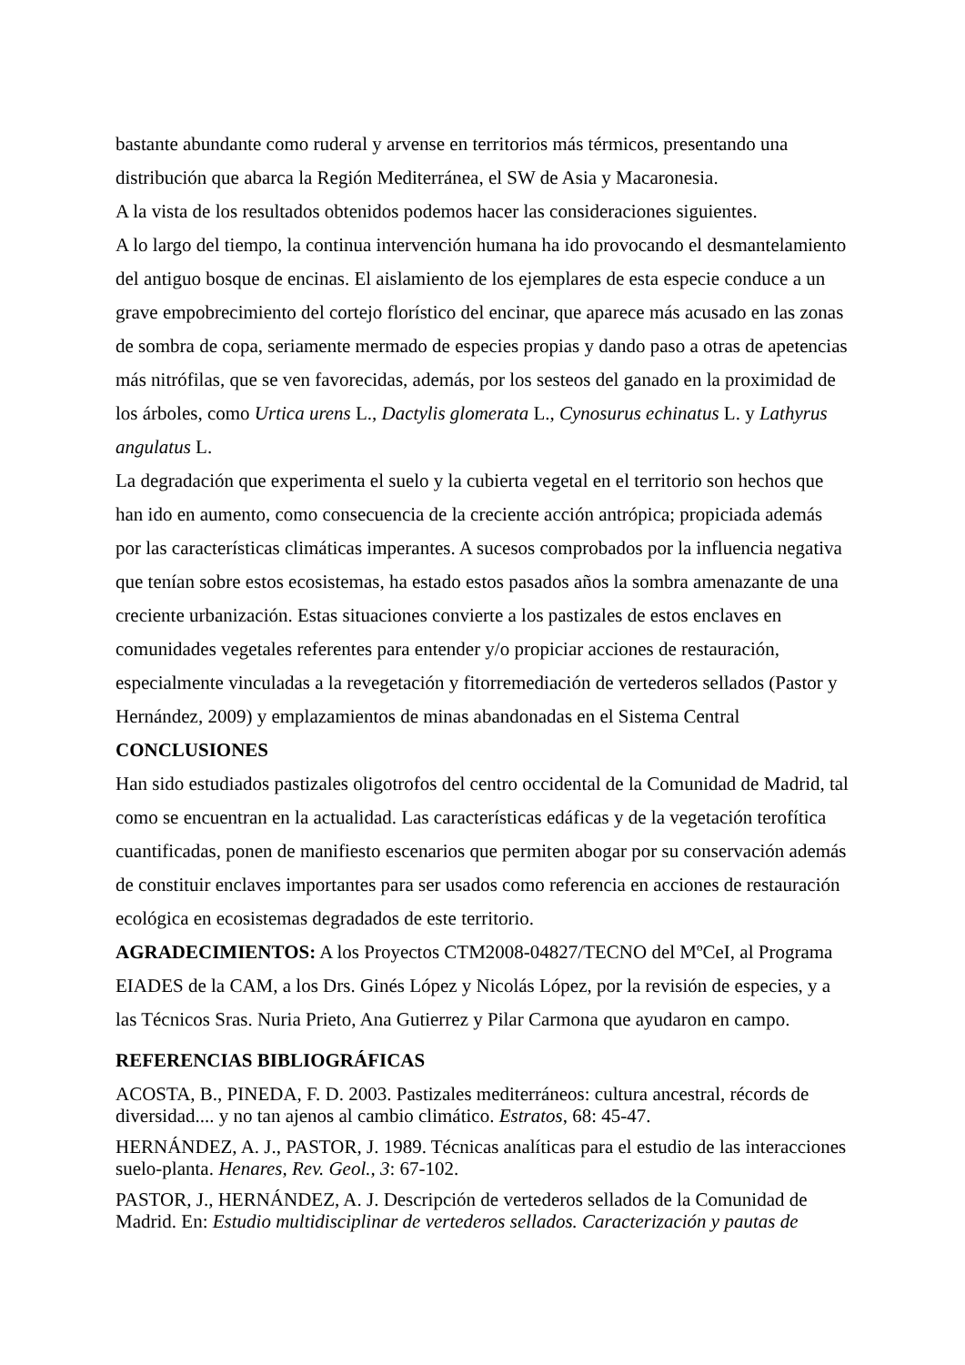bastante abundante como ruderal y arvense en territorios más térmicos, presentando una distribución que abarca la Región Mediterránea, el SW de Asia y Macaronesia.
A la vista de los resultados obtenidos podemos hacer las consideraciones siguientes.
A lo largo del tiempo, la continua intervención humana ha ido provocando el desmantelamiento del antiguo bosque de encinas. El aislamiento de los ejemplares de esta especie conduce a un grave empobrecimiento del cortejo florístico del encinar, que aparece más acusado en las zonas de sombra de copa, seriamente mermado de especies propias y dando paso a otras de apetencias más nitrófilas, que se ven favorecidas, además, por los sesteos del ganado en la proximidad de los árboles, como Urtica urens L., Dactylis glomerata L., Cynosurus echinatus L. y Lathyrus angulatus L.
La degradación que experimenta el suelo y la cubierta vegetal en el territorio son hechos que han ido en aumento, como consecuencia de la creciente acción antrópica; propiciada además por las características climáticas imperantes. A sucesos comprobados por la influencia negativa que tenían sobre estos ecosistemas, ha estado estos pasados años la sombra amenazante de una creciente urbanización. Estas situaciones convierte a los pastizales de estos enclaves en comunidades vegetales referentes para entender y/o propiciar acciones de restauración, especialmente vinculadas a la revegetación y fitorremediación de vertederos sellados (Pastor y Hernández, 2009) y emplazamientos de minas abandonadas en el Sistema Central
CONCLUSIONES
Han sido estudiados pastizales oligotrofos del centro occidental de la Comunidad de Madrid, tal como se encuentran en la actualidad. Las características edáficas y de la vegetación terofítica cuantificadas, ponen de manifiesto escenarios que permiten abogar por su conservación además de constituir enclaves importantes para ser usados como referencia en acciones de restauración ecológica en ecosistemas degradados de este territorio.
AGRADECIMIENTOS: A los Proyectos CTM2008-04827/TECNO del MºCeI, al Programa EIADES de la CAM, a los Drs. Ginés López y Nicolás López, por la revisión de especies, y a las Técnicos Sras. Nuria Prieto, Ana Gutierrez y Pilar Carmona que ayudaron en campo.
REFERENCIAS BIBLIOGRÁFICAS
ACOSTA, B., PINEDA, F. D. 2003. Pastizales mediterráneos: cultura ancestral, récords de diversidad.... y no tan ajenos al cambio climático. Estratos, 68: 45-47.
HERNÁNDEZ, A. J., PASTOR, J. 1989. Técnicas analíticas para el estudio de las interacciones suelo-planta. Henares, Rev. Geol., 3: 67-102.
PASTOR, J., HERNÁNDEZ, A. J. Descripción de vertederos sellados de la Comunidad de Madrid. En: Estudio multidisciplinar de vertederos sellados. Caracterización y pautas de